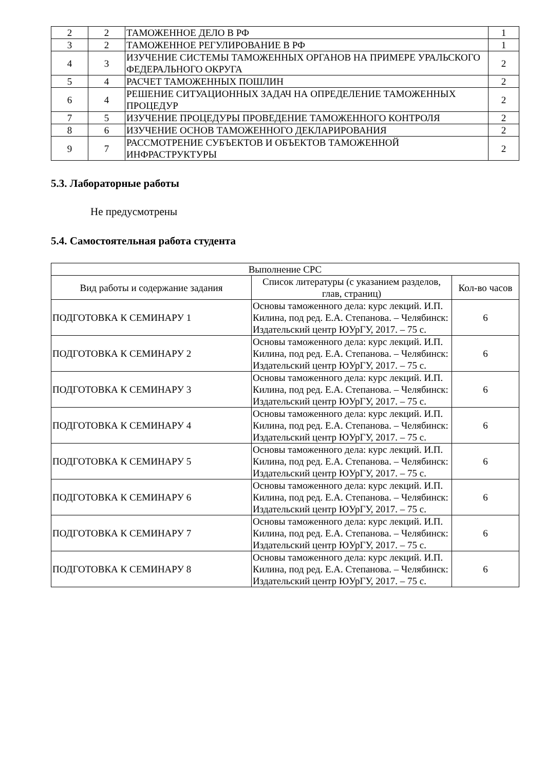| 2 | 2 | ТАМОЖЕННОЕ ДЕЛО В РФ | 1 |
| 3 | 2 | ТАМОЖЕННОЕ РЕГУЛИРОВАНИЕ В РФ | 1 |
| 4 | 3 | ИЗУЧЕНИЕ СИСТЕМЫ ТАМОЖЕННЫХ ОРГАНОВ НА ПРИМЕРЕ УРАЛЬСКОГО ФЕДЕРАЛЬНОГО ОКРУГА | 2 |
| 5 | 4 | РАСЧЕТ ТАМОЖЕННЫХ ПОШЛИН | 2 |
| 6 | 4 | РЕШЕНИЕ СИТУАЦИОННЫХ ЗАДАЧ НА ОПРЕДЕЛЕНИЕ ТАМОЖЕННЫХ ПРОЦЕДУР | 2 |
| 7 | 5 | ИЗУЧЕНИЕ ПРОЦЕДУРЫ ПРОВЕДЕНИЕ ТАМОЖЕННОГО КОНТРОЛЯ | 2 |
| 8 | 6 | ИЗУЧЕНИЕ ОСНОВ ТАМОЖЕННОГО ДЕКЛАРИРОВАНИЯ | 2 |
| 9 | 7 | РАССМОТРЕНИЕ СУБЪЕКТОВ И ОБЪЕКТОВ ТАМОЖЕННОЙ ИНФРАСТРУКТУРЫ | 2 |
5.3. Лабораторные работы
Не предусмотрены
5.4. Самостоятельная работа студента
| Выполнение СРС | | |
| --- | --- | --- |
| Вид работы и содержание задания | Список литературы (с указанием разделов, глав, страниц) | Кол-во часов |
| ПОДГОТОВКА К СЕМИНАРУ 1 | Основы таможенного дела: курс лекций. И.П. Килина, под ред. Е.А. Степанова. – Челябинск: Издательский центр ЮУрГУ, 2017. – 75 с. | 6 |
| ПОДГОТОВКА К СЕМИНАРУ 2 | Основы таможенного дела: курс лекций. И.П. Килина, под ред. Е.А. Степанова. – Челябинск: Издательский центр ЮУрГУ, 2017. – 75 с. | 6 |
| ПОДГОТОВКА К СЕМИНАРУ 3 | Основы таможенного дела: курс лекций. И.П. Килина, под ред. Е.А. Степанова. – Челябинск: Издательский центр ЮУрГУ, 2017. – 75 с. | 6 |
| ПОДГОТОВКА К СЕМИНАРУ 4 | Основы таможенного дела: курс лекций. И.П. Килина, под ред. Е.А. Степанова. – Челябинск: Издательский центр ЮУрГУ, 2017. – 75 с. | 6 |
| ПОДГОТОВКА К СЕМИНАРУ 5 | Основы таможенного дела: курс лекций. И.П. Килина, под ред. Е.А. Степанова. – Челябинск: Издательский центр ЮУрГУ, 2017. – 75 с. | 6 |
| ПОДГОТОВКА К СЕМИНАРУ 6 | Основы таможенного дела: курс лекций. И.П. Килина, под ред. Е.А. Степанова. – Челябинск: Издательский центр ЮУрГУ, 2017. – 75 с. | 6 |
| ПОДГОТОВКА К СЕМИНАРУ 7 | Основы таможенного дела: курс лекций. И.П. Килина, под ред. Е.А. Степанова. – Челябинск: Издательский центр ЮУрГУ, 2017. – 75 с. | 6 |
| ПОДГОТОВКА К СЕМИНАРУ 8 | Основы таможенного дела: курс лекций. И.П. Килина, под ред. Е.А. Степанова. – Челябинск: Издательский центр ЮУрГУ, 2017. – 75 с. | 6 |